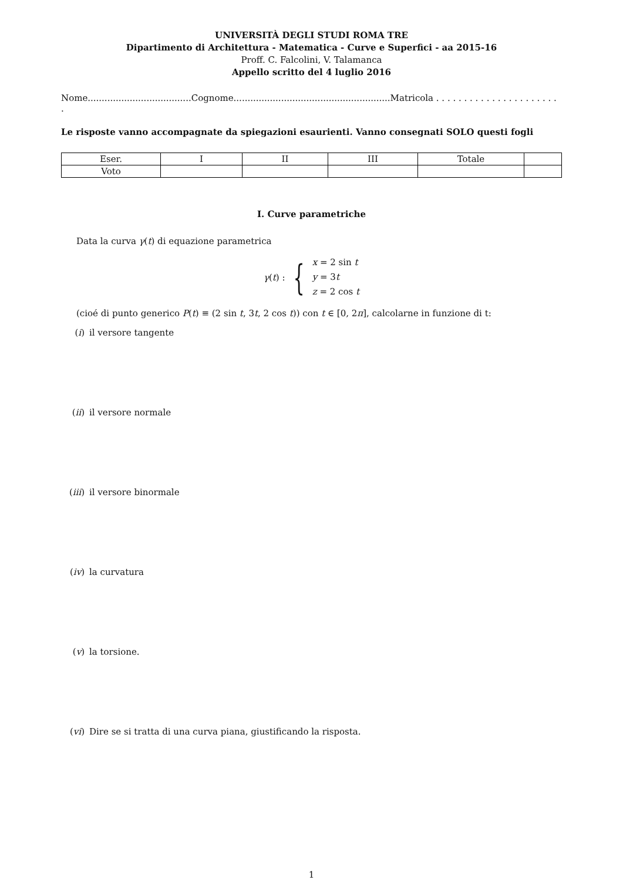UNIVERSITÀ DEGLI STUDI ROMA TRE
Dipartimento di Architettura - Matematica - Curve e Superfici - aa 2015-16
Proff. C. Falcolini, V. Talamanca
Appello scritto del 4 luglio 2016
Nome.....................................Cognome........................................................Matricola . . . . . . . . . . . . . . . . . . . . . . .
Le risposte vanno accompagnate da spiegazioni esaurienti. Vanno consegnati SOLO questi fogli
| Eser. | I | II | III | Totale | |
| Voto | | | | | |
I. Curve parametriche
Data la curva γ(t) di equazione parametrica
γ(t) : {
x = 2 sin t
y = 3t
z = 2 cos t
(cioé di punto generico P(t) ≡ (2 sin t, 3t, 2 cos t)) con t ∈ [0, 2π], calcolarne in funzione di t:
(i) il versore tangente
(ii) il versore normale
(iii) il versore binormale
(iv) la curvatura
(v) la torsione.
(vi) Dire se si tratta di una curva piana, giustificando la risposta.
1